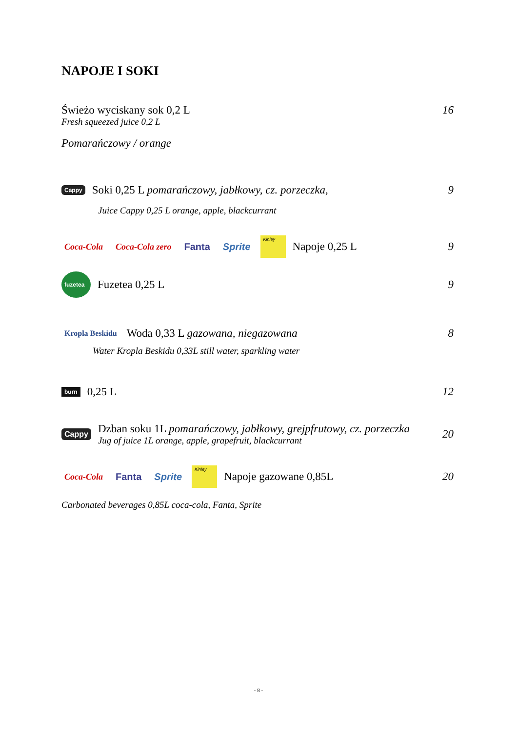NAPOJE I SOKI
Świeżo wyciskany sok 0,2 L 16
Fresh squeezed juice 0,2 L
Pomarańczowy / orange
Cappy
Soki 0,25 L pomarańczowy, jabłkowy, cz. porzeczka,
9
Juice Cappy 0,25 L orange, apple, blackcurrant
Coca-Cola Coca-Cola zero Fanta Sprite Kinley
Napoje 0,25 L 9
fuzetea
Fuzetea 0,25 L 9
Kropla Beskidu
Woda 0,33 L gazowana, niegazowana
8
Water Kropla Beskidu 0,33L still water, sparkling water
burn
0,25 L 12
Cappy
Dzban soku 1L pomarańczowy, jabłkowy, grejpfrutowy, cz. porzeczka
Jug of juice 1L orange, apple, grapefruit, blackcurrant
20
Coca-Cola Fanta Sprite Kinley
Napoje gazowane 0,85L 20
Carbonated beverages 0,85L coca-cola, Fanta, Sprite
- 8 -